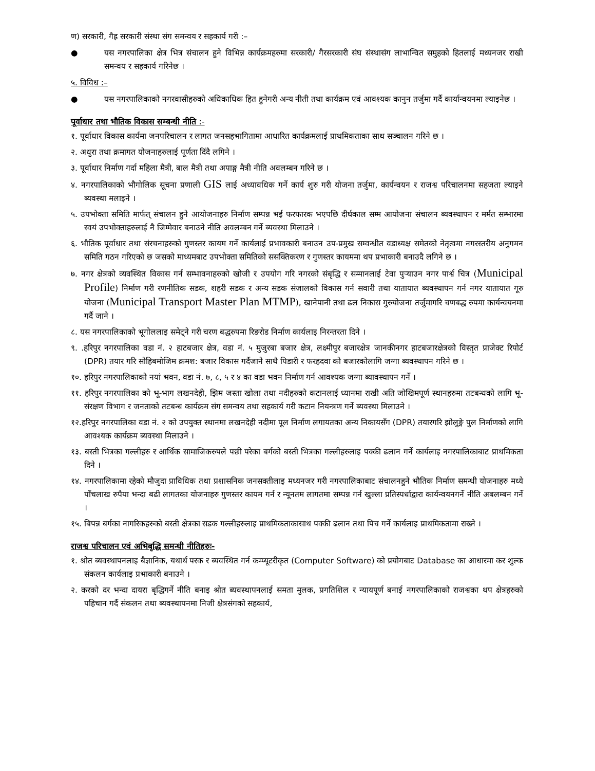ण) सरकारी, गैह्र सरकारी संस्था संग समन्वय र सहकार्य गरी :–
● यस नगरपालिका क्षेत्र भित्र संचालन हुने विभिन्न कार्यक्रमहरुमा सरकारी/ गैरसरकारी संघ संस्थासंग लाभान्वित समुहको हितलाई मध्यनजर राखी समन्वय र सहकार्य गरिनेछ ।
५. विविध :–
● यस नगरपालिकाको नगरवासीहरुको अधिकाधिक हित हुनेगरी अन्य नीती तथा कार्यक्रम एवं आवश्यक कानुन तर्जुमा गर्दै कार्यान्वयनमा ल्याइनेछ ।
पूर्वाधार तथा भौतिक विकास सम्बन्धी नीति :-
१. पूर्वाधार विकास कार्यमा जनपरिचालन र लागत जनसहभागितामा आधारित कार्यक्रमलाई प्राथमिकताका साथ सञ्चालन गरिने छ ।
२. अधुरा तथा क्रमागत योजनाहरुलाई पूर्णता दिंदै लगिने ।
३. पूर्वाधार निर्माण गर्दा महिला मैत्री, बाल मैत्री तथा अपाङ्ग मैत्री नीति अवलम्बन गरिने छ ।
४. नगरपालिकाको भौगोलिक सूचना प्रणाली GIS लाई अध्यावधिक गर्ने कार्य शुरु गरी योजना तर्जुमा, कार्यन्वयन र राजश्व परिचालनमा सहजता ल्याइने ब्यवस्था मलाइने ।
५. उपभोक्ता समिति मार्फत् संचालन हुने आयोजनाहरु निर्माण सम्पन्न भई फरफारक भएपछि दीर्घकाल सम्म आयोजना संचालन ब्यवस्थापन र मर्मत सम्भारमा स्वयं उपभोक्ताहरुलाई नै जिम्मेवार बनाउने नीति अवलम्बन गर्ने ब्यवस्था मिलाउने ।
६. भौतिक पूर्वाधार तथा संरचनाहरुको गुणस्तर कायम गर्ने कार्यलाई प्रभावकारी बनाउन उप-प्रमुख सम्वन्धीत वडाध्यक्ष समेतको नेतृत्वमा नगरस्तरीय अनुगमन समिति गठन गरिएको छ जसको माध्यमबाट उपभोक्ता समितिको ससक्तिकरण र गुणस्तर कायममा थप प्रभाकारी बनाउदै लगिने छ ।
७. नगर क्षेत्रको व्यवस्थित विकास गर्न सम्भावनाहरुको खोजी र उपयोग गरि नगरको संबृद्धि र सम्मानलाई टेवा पुऱ्याउन नगर पार्श्व चित्र (Municipal Profile) निर्माण गरी रणनीतिक सडक, शहरी सडक र अन्य सडक संजालको विकास गर्न सवारी तथा यातायात ब्यवस्थापन गर्न नगर यातायात गूरु योजना (Municipal Transport Master Plan MTMP), खानेपानी तथा ढल निकास गुरुयोजना तर्जुमागरि चणबद्ध रुपमा कार्यन्वयनमा गर्दै जाने ।
८. यस नगरपालिकाको भूगोललाइ समेट्ने गरी चरण बद्धरुपमा रिङरोड निर्माण कार्यलाइ निरन्तरता दिने ।
९. .हरिपुर नगरपालिका वडा नं. २ हाटबजार क्षेत्र, वडा नं. ५ मुजुरबा बजार क्षेत्र, लक्ष्मीपुर बजारक्षेत्र जानकीनगर हाटबजारक्षेत्रको विस्तृत प्राजेक्ट रिपोर्ट (DPR) तयार गरि सोहिबमोजिम क्रमश: बजार विकास गर्दैजाने साथै पिडारी र फरहदवा को बजारकोलागि जग्गा ब्यवस्थापन गरिने छ ।
१०. हरिपुर नगरपालिकाको नयां भवन, वडा नं. ७, ८, ५ र ४ का वडा भवन निर्माण गर्न आवश्यक जग्गा ब्यावस्थापन गर्ने ।
११. हरिपुर नगरपालिका को भू-भाग लखनदेही, झिम जस्ता खोला तथा नदीहरुको कटानलाई ध्यानमा राखी अति जोखिमपूर्ण स्थानहरुमा तटबन्धको लागि भू-संरक्षण विभाग र जनताको तटबन्ध कार्यक्रम संग समन्वय तथा सहकार्य गरी कटान नियन्त्रण गर्ने ब्यवस्था मिलाउने ।
१२.हरिपुर नगरपालिका वडा नं. २ को उपयुक्त स्थानमा लखनदेही नदीमा पूल निर्माण लगायतका अन्य निकायसँग (DPR) तयारगरि झोलुङ्गे पुल निर्माणको लागि आवश्यक कार्यक्रम ब्यवस्था मिलाउने ।
१३. बस्ती भित्रका गल्लीहरु र आर्थिक सामाजिकरुपले पछी परेका बर्गको बस्ती भित्रका गल्लीहरुलाइ पक्की ढलान गर्ने कार्यलाइ नगरपालिकाबाट प्राथमिकता दिने ।
१४. नगरपालिकामा रहेको मौजुदा प्राविधिक तथा प्रशासनिक जनसक्तीलाइ मध्यनजर गरी नगरपालिकाबाट संचालनहुने भौतिक निर्माण समन्धी योजनाहरु मध्ये पाँचलाख रुपैया भन्दा बढी लागतका योजनाहरु गुणस्तर कायम गर्न र न्यूनतम लागतमा सम्पन्न गर्न खुल्ला प्रतिस्पर्धाद्वारा कार्यन्वयनगर्ने नीति अबलम्बन गर्ने ।
१५. बिपन्न बर्गका नागरिकहरुको बस्ती क्षेत्रका सडक गल्लीहरुलाइ प्राथमिकताकासाथ पक्की ढलान तथा पिच गर्ने कार्यलाइ प्राथमिकतामा राख्ने ।
राजश्व परिचालन एवं अभिबृद्धि समन्धी नीतिहरुः-
१. श्रोत ब्यवस्थापनलाइ बैज्ञानिक, यथार्थ परक र ब्यवस्थित गर्न कम्प्यूटरीकृत (Computer Software) को प्रयोगबाट Database का आधारमा कर शुल्क संकलन कार्यलाइ प्रभाकारी बनाउने ।
२. करको दर भन्दा दायरा बृद्धिगर्ने नीति बनाइ श्रोत ब्यवस्थापनलाई समता मुलक, प्रगतिशिल र न्यायपूर्ण बनाई नगरपालिकाको राजश्वका थप क्षेत्रहरुको पहिचान गर्दै संकलन तथा ब्यवस्थापनमा निजी क्षेत्रसंगको सहकार्य,